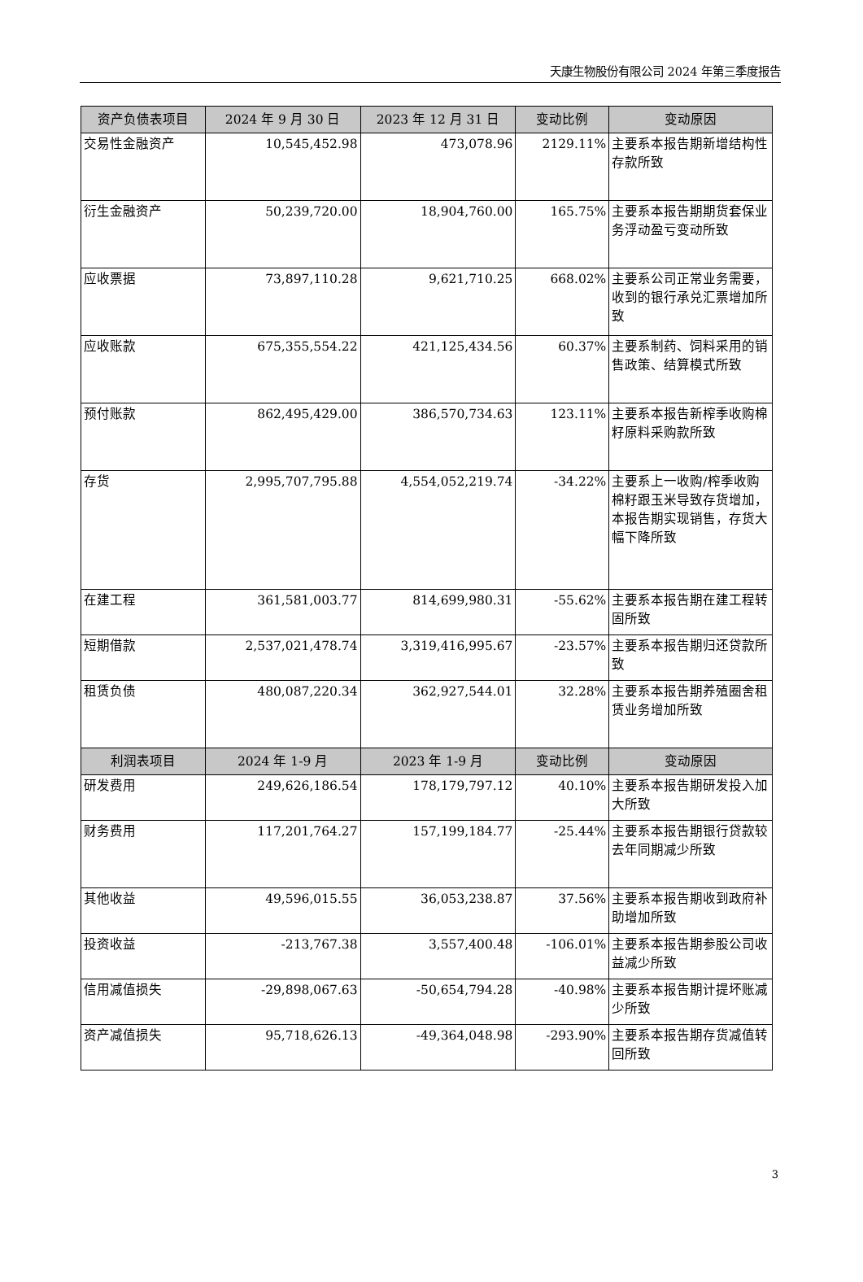天康生物股份有限公司 2024 年第三季度报告
| 资产负债表项目 | 2024 年 9 月 30 日 | 2023 年 12 月 31 日 | 变动比例 | 变动原因 |
| --- | --- | --- | --- | --- |
| 交易性金融资产 | 10,545,452.98 | 473,078.96 | 2129.11% | 主要系本报告期新增结构性存款所致 |
| 衍生金融资产 | 50,239,720.00 | 18,904,760.00 | 165.75% | 主要系本报告期期货套保业务浮动盈亏变动所致 |
| 应收票据 | 73,897,110.28 | 9,621,710.25 | 668.02% | 主要系公司正常业务需要，收到的银行承兑汇票增加所致 |
| 应收账款 | 675,355,554.22 | 421,125,434.56 | 60.37% | 主要系制药、饲料采用的销售政策、结算模式所致 |
| 预付账款 | 862,495,429.00 | 386,570,734.63 | 123.11% | 主要系本报告新榨季收购棉籽原料采购款所致 |
| 存货 | 2,995,707,795.88 | 4,554,052,219.74 | -34.22% | 主要系上一收购/榨季收购棉籽跟玉米导致存货增加，本报告期实现销售，存货大幅下降所致 |
| 在建工程 | 361,581,003.77 | 814,699,980.31 | -55.62% | 主要系本报告期在建工程转固所致 |
| 短期借款 | 2,537,021,478.74 | 3,319,416,995.67 | -23.57% | 主要系本报告期归还贷款所致 |
| 租赁负债 | 480,087,220.34 | 362,927,544.01 | 32.28% | 主要系本报告期养殖圈舍租赁业务增加所致 |
| 利润表项目 | 2024 年 1-9 月 | 2023 年 1-9 月 | 变动比例 | 变动原因 |
| 研发费用 | 249,626,186.54 | 178,179,797.12 | 40.10% | 主要系本报告期研发投入加大所致 |
| 财务费用 | 117,201,764.27 | 157,199,184.77 | -25.44% | 主要系本报告期银行贷款较去年同期减少所致 |
| 其他收益 | 49,596,015.55 | 36,053,238.87 | 37.56% | 主要系本报告期收到政府补助增加所致 |
| 投资收益 | -213,767.38 | 3,557,400.48 | -106.01% | 主要系本报告期参股公司收益减少所致 |
| 信用减值损失 | -29,898,067.63 | -50,654,794.28 | -40.98% | 主要系本报告期计提坏账减少所致 |
| 资产减值损失 | 95,718,626.13 | -49,364,048.98 | -293.90% | 主要系本报告期存货减值转回所致 |
3